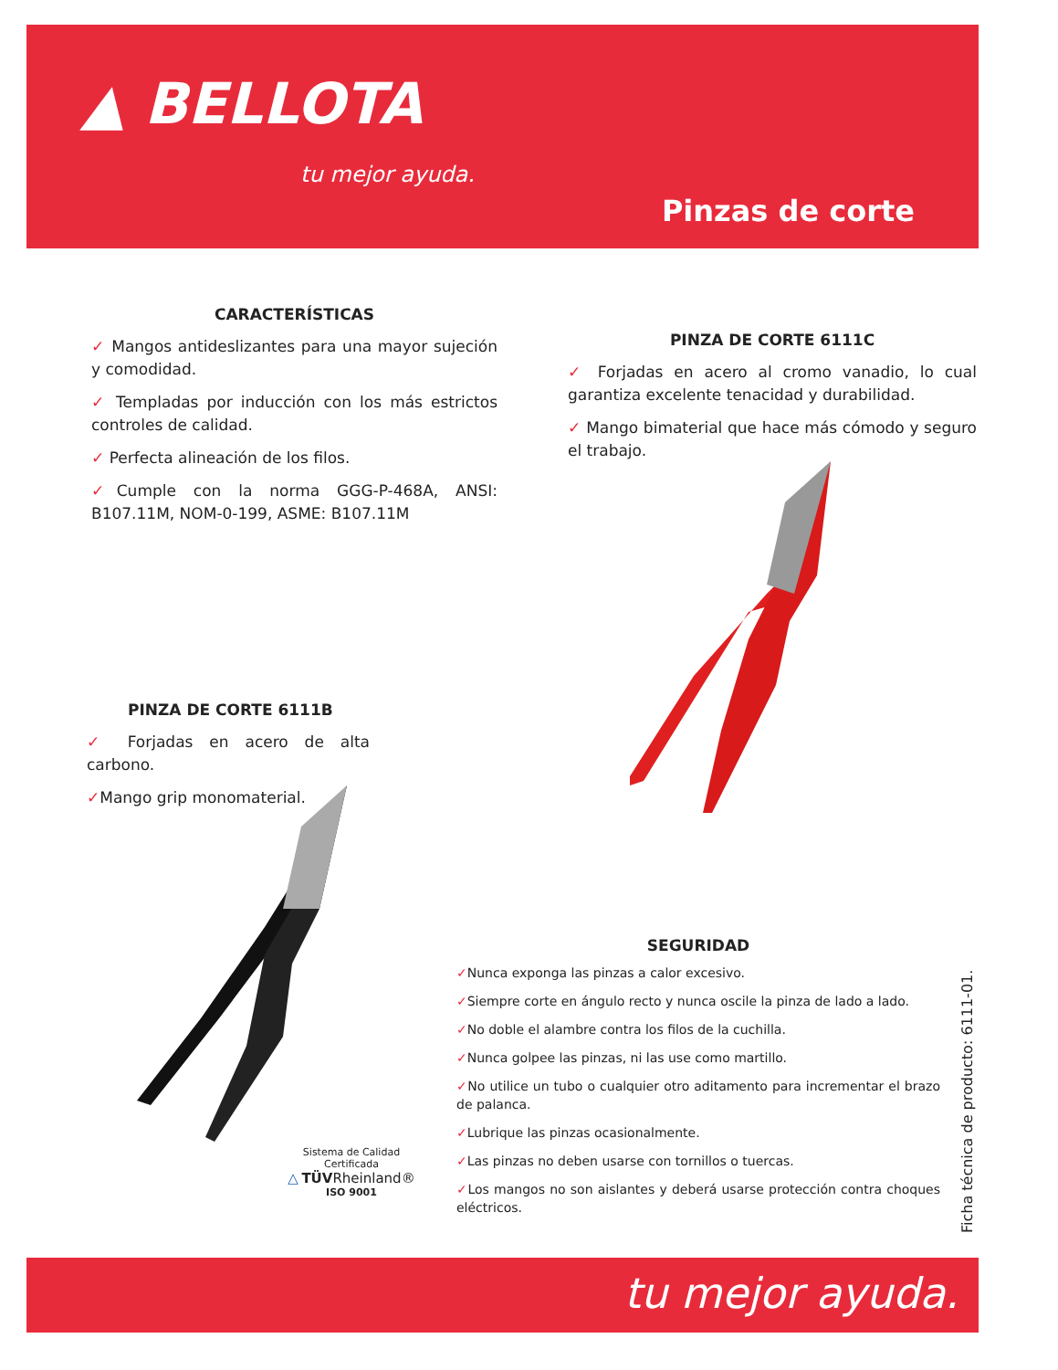▲ BELLOTA
tu mejor ayuda.
Pinzas de corte
CARACTERÍSTICAS
✓ Mangos antideslizantes para una mayor sujeción y comodidad.
✓ Templadas por inducción con los más estrictos controles de calidad.
✓ Perfecta alineación de los filos.
✓Cumple con la norma GGG-P-468A, ANSI: B107.11M, NOM-0-199, ASME: B107.11M
PINZA DE CORTE 6111C
✓ Forjadas en acero al cromo vanadio, lo cual garantiza excelente tenacidad y durabilidad.
✓ Mango bimaterial que hace más cómodo y seguro el trabajo.
PINZA DE CORTE 6111B
✓ Forjadas en acero de alta carbono.
✓Mango grip monomaterial.
SEGURIDAD
✓Nunca exponga las pinzas a calor excesivo.
✓Siempre corte en ángulo recto y nunca oscile la pinza de lado a lado.
✓No doble el alambre contra los filos de la cuchilla.
✓Nunca golpee las pinzas, ni las use como martillo.
✓No utilice un tubo o cualquier otro aditamento para incrementar el brazo de palanca.
✓Lubrique las pinzas ocasionalmente.
✓Las pinzas no deben usarse con tornillos o tuercas.
✓Los mangos no son aislantes y deberá usarse protección contra choques eléctricos.
Sistema de Calidad Certificada
△ TÜV Rheinland®
ISO 9001
Ficha técnica de producto: 6111-01.
tu mejor ayuda.